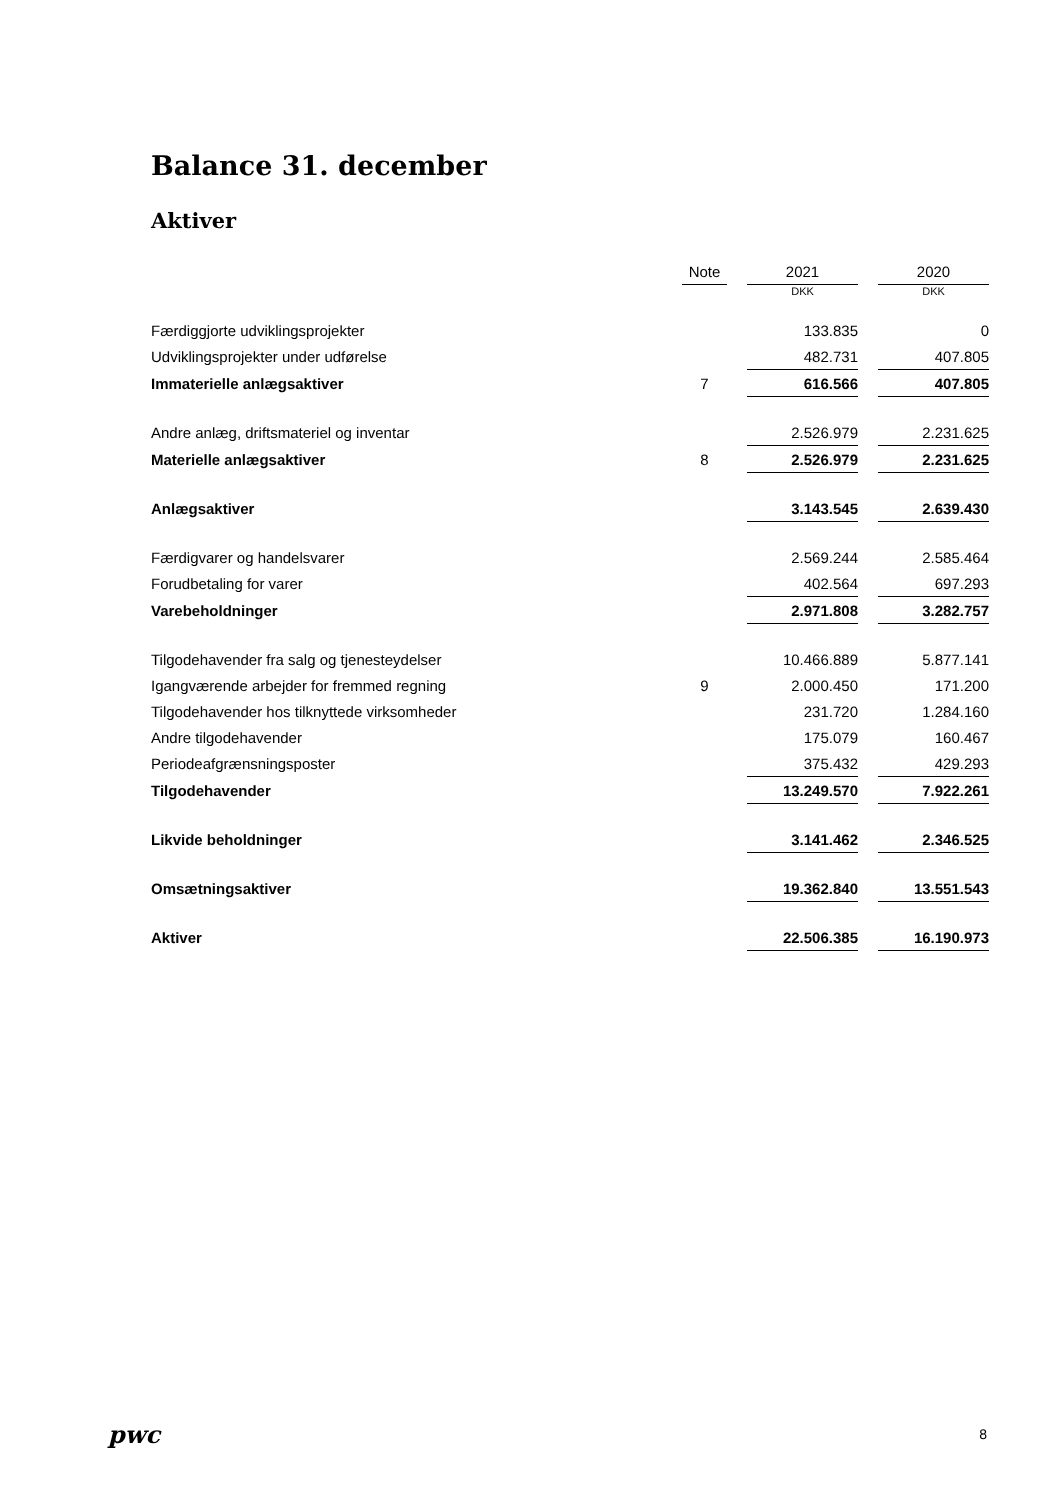Balance 31. december
Aktiver
| | Note | | 2021 | | 2020 |
| --- | --- | --- | --- | --- | --- |
| | | | DKK | | DKK |
| Færdiggjorte udviklingsprojekter | | | 133.835 | | 0 |
| Udviklingsprojekter under udførelse | | | 482.731 | | 407.805 |
| Immaterielle anlægsaktiver | 7 | | 616.566 | | 407.805 |
| Andre anlæg, driftsmateriel og inventar | | | 2.526.979 | | 2.231.625 |
| Materielle anlægsaktiver | 8 | | 2.526.979 | | 2.231.625 |
| Anlægsaktiver | | | 3.143.545 | | 2.639.430 |
| Færdigvarer og handelsvarer | | | 2.569.244 | | 2.585.464 |
| Forudbetaling for varer | | | 402.564 | | 697.293 |
| Varebeholdninger | | | 2.971.808 | | 3.282.757 |
| Tilgodehavender fra salg og tjenesteydelser | | | 10.466.889 | | 5.877.141 |
| Igangværende arbejder for fremmed regning | 9 | | 2.000.450 | | 171.200 |
| Tilgodehavender hos tilknyttede virksomheder | | | 231.720 | | 1.284.160 |
| Andre tilgodehavender | | | 175.079 | | 160.467 |
| Periodeafgrænsningsposter | | | 375.432 | | 429.293 |
| Tilgodehavender | | | 13.249.570 | | 7.922.261 |
| Likvide beholdninger | | | 3.141.462 | | 2.346.525 |
| Omsætningsaktiver | | | 19.362.840 | | 13.551.543 |
| Aktiver | | | 22.506.385 | | 16.190.973 |
pwc 8